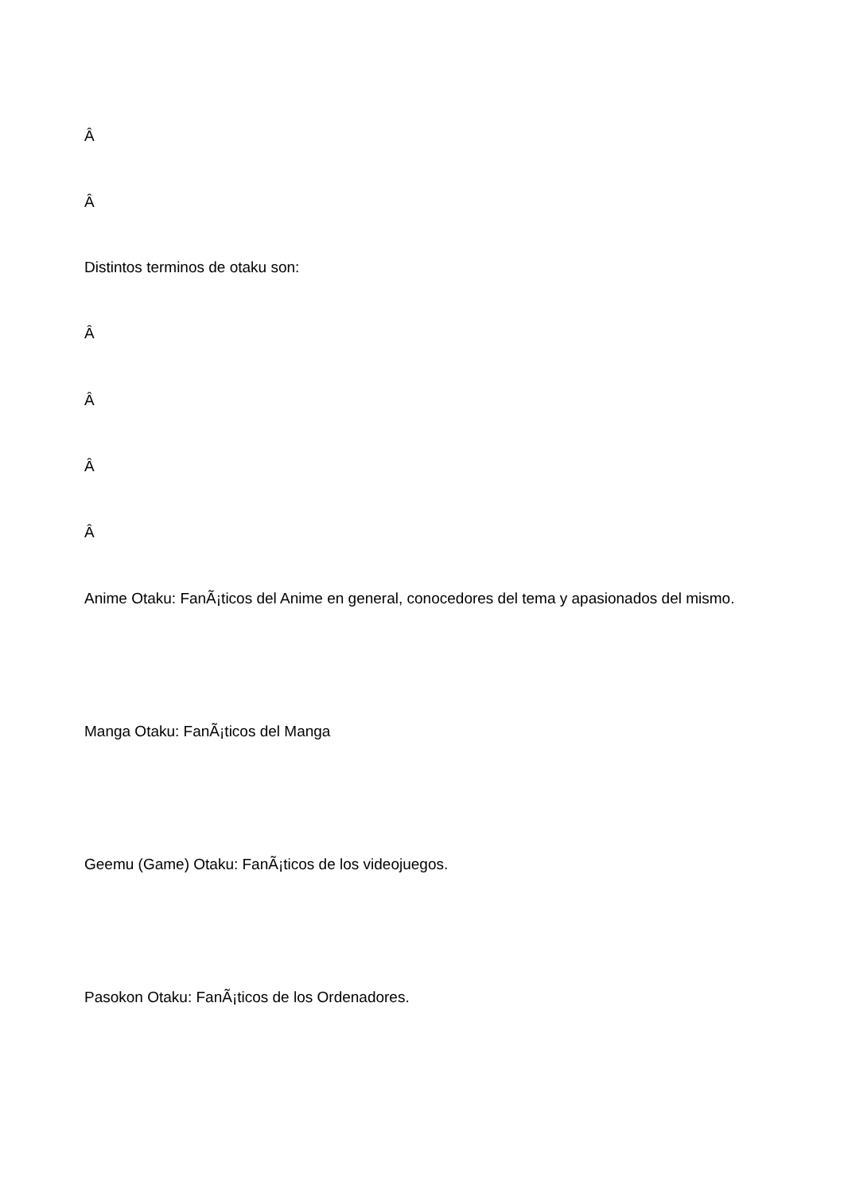Â
Â
Distintos terminos de otaku son:
Â
Â
Â
Â
Anime Otaku: FanÃ¡ticos del Anime en general, conocedores del tema y apasionados del mismo.
Manga Otaku: FanÃ¡ticos del Manga
Geemu (Game) Otaku: FanÃ¡ticos de los videojuegos.
Pasokon Otaku: FanÃ¡ticos de los Ordenadores.